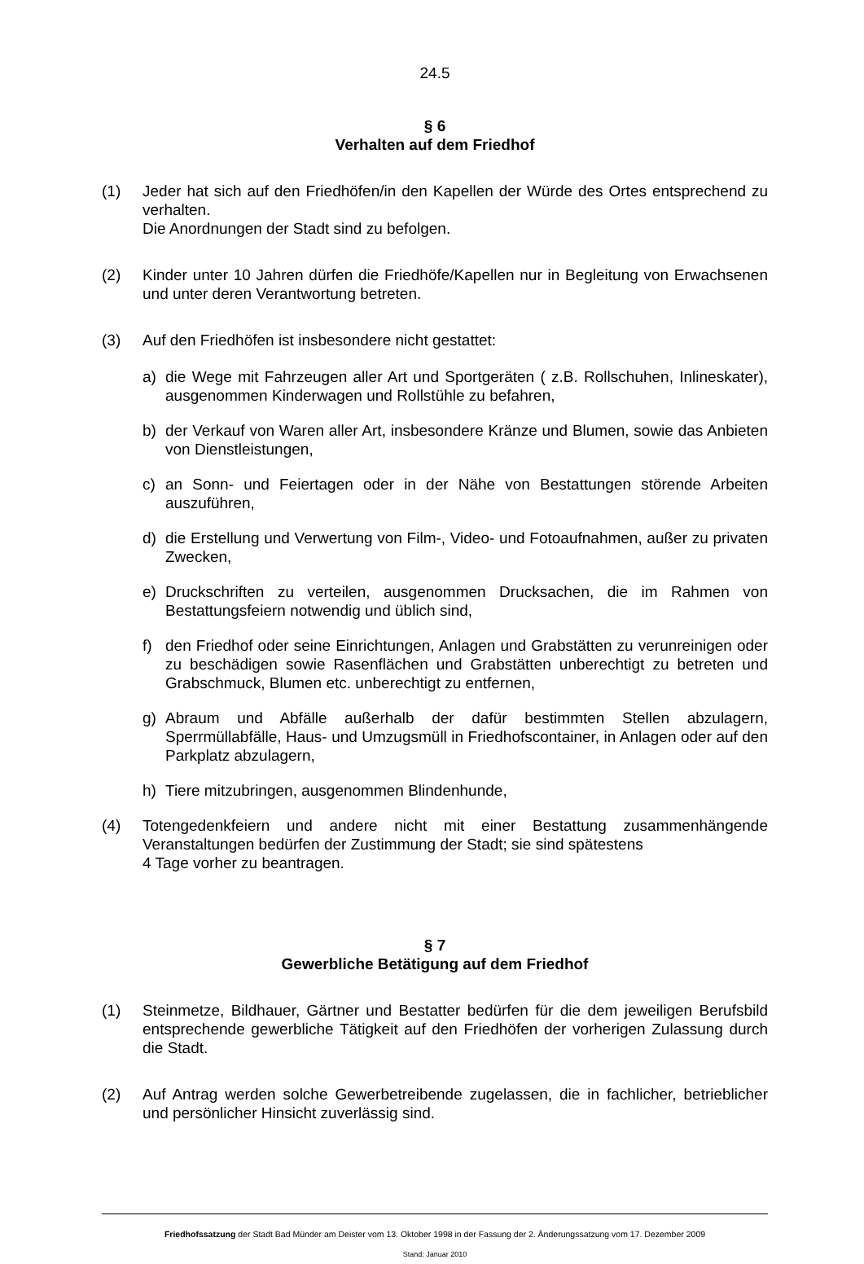24.5
§ 6
Verhalten auf dem Friedhof
(1) Jeder hat sich auf den Friedhöfen/in den Kapellen der Würde des Ortes entsprechend zu verhalten.
Die Anordnungen der Stadt sind zu befolgen.
(2) Kinder unter 10 Jahren dürfen die Friedhöfe/Kapellen nur in Begleitung von Erwachsenen und unter deren Verantwortung betreten.
(3) Auf den Friedhöfen ist insbesondere nicht gestattet:
a) die Wege mit Fahrzeugen aller Art und Sportgeräten ( z.B. Rollschuhen, Inlineskater), ausgenommen Kinderwagen und Rollstühle zu befahren,
b) der Verkauf von Waren aller Art, insbesondere Kränze und Blumen, sowie das Anbieten von Dienstleistungen,
c) an Sonn- und Feiertagen oder in der Nähe von Bestattungen störende Arbeiten auszuführen,
d) die Erstellung und Verwertung von Film-, Video- und Fotoaufnahmen, außer zu privaten Zwecken,
e) Druckschriften zu verteilen, ausgenommen Drucksachen, die im Rahmen von Bestattungsfeiern notwendig und üblich sind,
f) den Friedhof oder seine Einrichtungen, Anlagen und Grabstätten zu verunreinigen oder zu beschädigen sowie Rasenflächen und Grabstätten unberechtigt zu betreten und Grabschmuck, Blumen etc. unberechtigt zu entfernen,
g) Abraum und Abfälle außerhalb der dafür bestimmten Stellen abzulagern, Sperrmüllabfälle, Haus- und Umzugsmüll in Friedhofscontainer, in Anlagen oder auf den Parkplatz abzulagern,
h) Tiere mitzubringen, ausgenommen Blindenhunde,
(4) Totengedenkfeiern und andere nicht mit einer Bestattung zusammenhängende Veranstaltungen bedürfen der Zustimmung der Stadt; sie sind spätestens
4 Tage vorher zu beantragen.
§ 7
Gewerbliche Betätigung auf dem Friedhof
(1) Steinmetze, Bildhauer, Gärtner und Bestatter bedürfen für die dem jeweiligen Berufsbild entsprechende gewerbliche Tätigkeit auf den Friedhöfen der vorherigen Zulassung durch die Stadt.
(2) Auf Antrag werden solche Gewerbetreibende zugelassen, die in fachlicher, betrieblicher und persönlicher Hinsicht zuverlässig sind.
Friedhofssatzung der Stadt Bad Münder am Deister vom 13. Oktober 1998 in der Fassung der 2. Änderungssatzung vom 17. Dezember 2009
Stand: Januar 2010